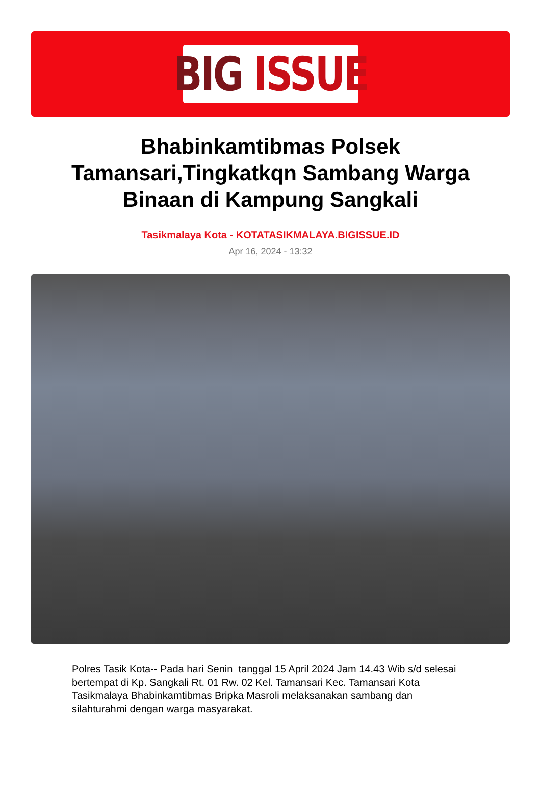BIG ISSUE
Bhabinkamtibmas Polsek Tamansari,Tingkatkqn Sambang Warga Binaan di Kampung Sangkali
Tasikmalaya Kota - KOTATASIKMALAYA.BIGISSUE.ID
Apr 16, 2024 - 13:32
Polres Tasik Kota-- Pada hari Senin tanggal 15 April 2024 Jam 14.43 Wib s/d selesai bertempat di Kp. Sangkali Rt. 01 Rw. 02 Kel. Tamansari Kec. Tamansari Kota Tasikmalaya Bhabinkamtibmas Bripka Masroli melaksanakan sambang dan silahturahmi dengan warga masyarakat.